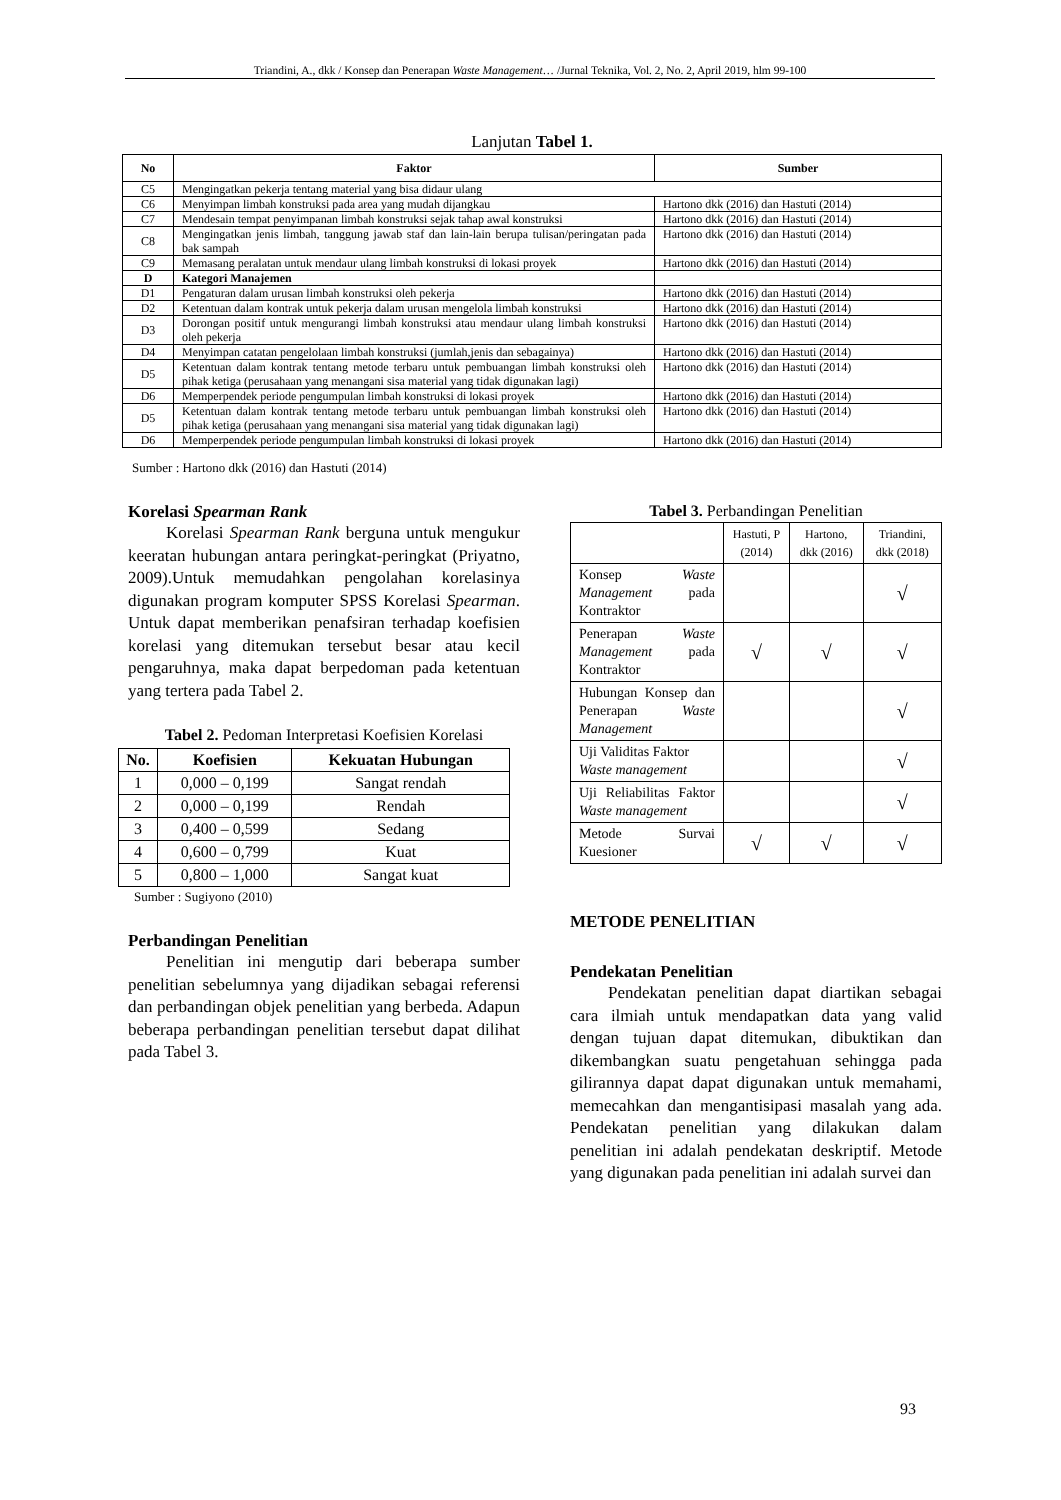Triandini, A., dkk / Konsep dan Penerapan Waste Management… /Jurnal Teknika, Vol. 2, No. 2, April 2019, hlm 99-100
Lanjutan Tabel 1.
| No | Faktor | Sumber |
| --- | --- | --- |
| C5 | Mengingatkan pekerja tentang material yang bisa didaur ulang | |
| C6 | Menyimpan limbah konstruksi pada area yang mudah dijangkau | Hartono dkk (2016) dan Hastuti (2014) |
| C7 | Mendesain tempat penyimpanan limbah konstruksi sejak tahap awal konstruksi | Hartono dkk (2016) dan Hastuti (2014) |
| C8 | Mengingatkan jenis limbah, tanggung jawab staf dan lain-lain berupa tulisan/peringatan pada bak sampah | Hartono dkk (2016) dan Hastuti (2014) |
| C9 | Memasang peralatan untuk mendaur ulang limbah konstruksi di lokasi proyek | Hartono dkk (2016) dan Hastuti (2014) |
| D | Kategori Manajemen | |
| D1 | Pengaturan dalam urusan limbah konstruksi oleh pekerja | Hartono dkk (2016) dan Hastuti (2014) |
| D2 | Ketentuan dalam kontrak untuk pekerja dalam urusan mengelola limbah konstruksi | Hartono dkk (2016) dan Hastuti (2014) |
| D3 | Dorongan positif untuk mengurangi limbah konstruksi atau mendaur ulang limbah konstruksi oleh pekerja | Hartono dkk (2016) dan Hastuti (2014) |
| D4 | Menyimpan catatan pengelolaan limbah konstruksi (jumlah,jenis dan sebagainya) | Hartono dkk (2016) dan Hastuti (2014) |
| D5 | Ketentuan dalam kontrak tentang metode terbaru untuk pembuangan limbah konstruksi oleh pihak ketiga (perusahaan yang menangani sisa material yang tidak digunakan lagi) | Hartono dkk (2016) dan Hastuti (2014) |
| D6 | Memperpendek periode pengumpulan limbah konstruksi di lokasi proyek | Hartono dkk (2016) dan Hastuti (2014) |
| D5 | Ketentuan dalam kontrak tentang metode terbaru untuk pembuangan limbah konstruksi oleh pihak ketiga (perusahaan yang menangani sisa material yang tidak digunakan lagi) | Hartono dkk (2016) dan Hastuti (2014) |
| D6 | Memperpendek periode pengumpulan limbah konstruksi di lokasi proyek | Hartono dkk (2016) dan Hastuti (2014) |
Sumber : Hartono dkk (2016) dan Hastuti (2014)
Korelasi Spearman Rank
Korelasi Spearman Rank berguna untuk mengukur keeratan hubungan antara peringkat-peringkat (Priyatno, 2009).Untuk memudahkan pengolahan korelasinya digunakan program komputer SPSS Korelasi Spearman. Untuk dapat memberikan penafsiran terhadap koefisien korelasi yang ditemukan tersebut besar atau kecil pengaruhnya, maka dapat berpedoman pada ketentuan yang tertera pada Tabel 2.
Tabel 2. Pedoman Interpretasi Koefisien Korelasi
| No. | Koefisien | Kekuatan Hubungan |
| --- | --- | --- |
| 1 | 0,000 – 0,199 | Sangat rendah |
| 2 | 0,000 – 0,199 | Rendah |
| 3 | 0,400 – 0,599 | Sedang |
| 4 | 0,600 – 0,799 | Kuat |
| 5 | 0,800 – 1,000 | Sangat kuat |
Sumber : Sugiyono (2010)
Perbandingan Penelitian
Penelitian ini mengutip dari beberapa sumber penelitian sebelumnya yang dijadikan sebagai referensi dan perbandingan objek penelitian yang berbeda. Adapun beberapa perbandingan penelitian tersebut dapat dilihat pada Tabel 3.
Tabel 3. Perbandingan Penelitian
| | Hastuti, P (2014) | Hartono, dkk (2016) | Triandini, dkk (2018) |
| Konsep Waste Management pada Kontraktor | | | √ |
| Penerapan Waste Management pada Kontraktor | √ | √ | √ |
| Hubungan Konsep dan Penerapan Waste Management | | | √ |
| Uji Validitas Faktor Waste management | | | √ |
| Uji Reliabilitas Faktor Waste management | | | √ |
| Metode Survai Kuesioner | √ | √ | √ |
METODE PENELITIAN
Pendekatan Penelitian
Pendekatan penelitian dapat diartikan sebagai cara ilmiah untuk mendapatkan data yang valid dengan tujuan dapat ditemukan, dibuktikan dan dikembangkan suatu pengetahuan sehingga pada gilirannya dapat dapat digunakan untuk memahami, memecahkan dan mengantisipasi masalah yang ada. Pendekatan penelitian yang dilakukan dalam penelitian ini adalah pendekatan deskriptif. Metode yang digunakan pada penelitian ini adalah survei dan
93